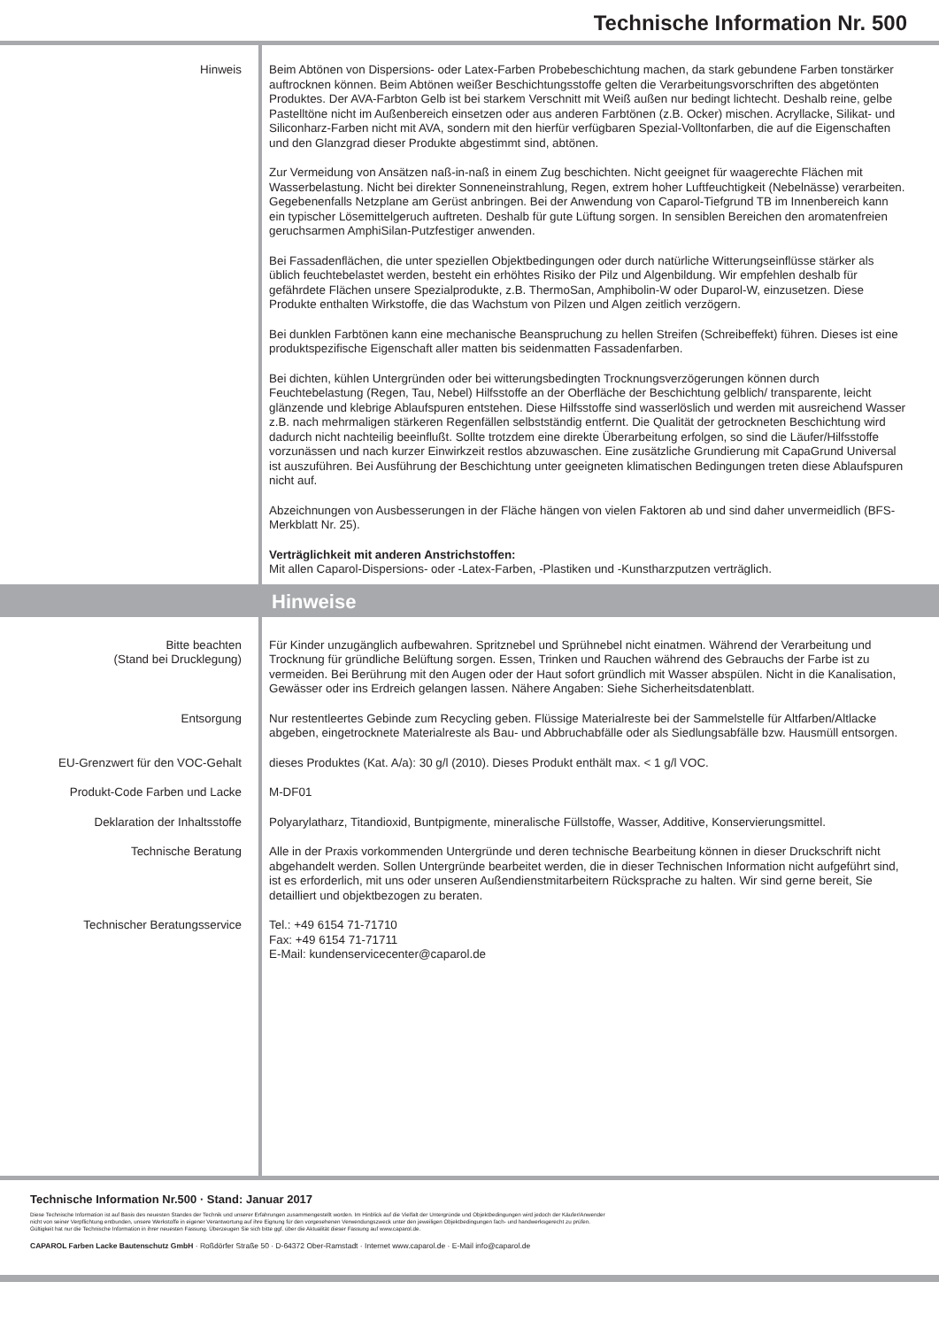Technische Information Nr. 500
Hinweis Beim Abtönen von Dispersions- oder Latex-Farben Probebeschichtung machen, da stark gebundene Farben tonstärker auftrocknen können. Beim Abtönen weißer Beschichtungsstoffe gelten die Verarbeitungsvorschriften des abgetönten Produktes. Der AVA-Farbton Gelb ist bei starkem Verschnitt mit Weiß außen nur bedingt lichtecht. Deshalb reine, gelbe Pastelltöne nicht im Außenbereich einsetzen oder aus anderen Farbtönen (z.B. Ocker) mischen. Acryllacke, Silikat- und Siliconharz-Farben nicht mit AVA, sondern mit den hierfür verfügbaren Spezial-Volltonfarben, die auf die Eigenschaften und den Glanzgrad dieser Produkte abgestimmt sind, abtönen.
Zur Vermeidung von Ansätzen naß-in-naß in einem Zug beschichten. Nicht geeignet für waagerechte Flächen mit Wasserbelastung. Nicht bei direkter Sonneneinstrahlung, Regen, extrem hoher Luftfeuchtigkeit (Nebelnässe) verarbeiten. Gegebenenfalls Netzplane am Gerüst anbringen. Bei der Anwendung von Caparol-Tiefgrund TB im Innenbereich kann ein typischer Lösemittelgeruch auftreten. Deshalb für gute Lüftung sorgen. In sensiblen Bereichen den aromatenfreien geruchsarmen AmphiSilan-Putzfestiger anwenden.
Bei Fassadenflächen, die unter speziellen Objektbedingungen oder durch natürliche Witterungseinflüsse stärker als üblich feuchtebelastet werden, besteht ein erhöhtes Risiko der Pilz und Algenbildung. Wir empfehlen deshalb für gefährdete Flächen unsere Spezialprodukte, z.B. ThermoSan, Amphibolin-W oder Duparol-W, einzusetzen. Diese Produkte enthalten Wirkstoffe, die das Wachstum von Pilzen und Algen zeitlich verzögern.
Bei dunklen Farbtönen kann eine mechanische Beanspruchung zu hellen Streifen (Schreibeffekt) führen. Dieses ist eine produktspezifische Eigenschaft aller matten bis seidenmatten Fassadenfarben.
Bei dichten, kühlen Untergründen oder bei witterungsbedingten Trocknungsverzögerungen können durch Feuchtebelastung (Regen, Tau, Nebel) Hilfsstoffe an der Oberfläche der Beschichtung gelblich/ transparente, leicht glänzende und klebrige Ablaufspuren entstehen. Diese Hilfsstoffe sind wasserlöslich und werden mit ausreichend Wasser z.B. nach mehrmaligen stärkeren Regenfällen selbstständig entfernt. Die Qualität der getrockneten Beschichtung wird dadurch nicht nachteilig beeinflußt. Sollte trotzdem eine direkte Überarbeitung erfolgen, so sind die Läufer/Hilfsstoffe vorzunässen und nach kurzer Einwirkzeit restlos abzuwaschen. Eine zusätzliche Grundierung mit CapaGrund Universal ist auszuführen. Bei Ausführung der Beschichtung unter geeigneten klimatischen Bedingungen treten diese Ablaufspuren nicht auf.
Abzeichnungen von Ausbesserungen in der Fläche hängen von vielen Faktoren ab und sind daher unvermeidlich (BFS-Merkblatt Nr. 25).
Verträglichkeit mit anderen Anstrichstoffen:
Mit allen Caparol-Dispersions- oder -Latex-Farben, -Plastiken und -Kunstharzputzen verträglich.
Hinweise
Bitte beachten
(Stand bei Drucklegung)
Für Kinder unzugänglich aufbewahren. Spritznebel und Sprühnebel nicht einatmen. Während der Verarbeitung und Trocknung für gründliche Belüftung sorgen. Essen, Trinken und Rauchen während des Gebrauchs der Farbe ist zu vermeiden. Bei Berührung mit den Augen oder der Haut sofort gründlich mit Wasser abspülen. Nicht in die Kanalisation, Gewässer oder ins Erdreich gelangen lassen. Nähere Angaben: Siehe Sicherheitsdatenblatt.
Entsorgung Nur restentleertes Gebinde zum Recycling geben. Flüssige Materialreste bei der Sammelstelle für Altfarben/Altlacke abgeben, eingetrocknete Materialreste als Bau- und Abbruchabfälle oder als Siedlungsabfälle bzw. Hausmüll entsorgen.
EU-Grenzwert für den VOC-Gehalt dieses Produktes (Kat. A/a): 30 g/l (2010). Dieses Produkt enthält max. < 1 g/l VOC.
Produkt-Code Farben und Lacke M-DF01
Deklaration der Inhaltsstoffe Polyarylatharz, Titandioxid, Buntpigmente, mineralische Füllstoffe, Wasser, Additive, Konservierungsmittel.
Technische Beratung Alle in der Praxis vorkommenden Untergründe und deren technische Bearbeitung können in dieser Druckschrift nicht abgehandelt werden. Sollen Untergründe bearbeitet werden, die in dieser Technischen Information nicht aufgeführt sind, ist es erforderlich, mit uns oder unseren Außendienstmitarbeitern Rücksprache zu halten. Wir sind gerne bereit, Sie detailliert und objektbezogen zu beraten.
Technischer Beratungsservice Tel.: +49 6154 71-71710
Fax: +49 6154 71-71711
E-Mail: kundenservicecenter@caparol.de
Technische Information Nr.500 · Stand: Januar 2017
Diese Technische Information ist auf Basis des neuesten Standes der Technik und unserer Erfahrungen zusammengestellt worden. Im Hinblick auf die Vielfalt der Untergründe und Objektbedingungen wird jedoch der Käufer/Anwender
nicht von seiner Verpflichtung entbunden, unsere Werkstoffe in eigener Verantwortung auf ihre Eignung für den vorgesehenen Verwendungszweck unter den jeweiligen Objektbedingungen fach- und handwerksgerecht zu prüfen.
Gültigkeit hat nur die Technische Information in ihrer neuesten Fassung. Überzeugen Sie sich bitte ggf. über die Aktualität dieser Fassung auf www.caparol.de.
CAPAROL Farben Lacke Bautenschutz GmbH · Roßdörfer Straße 50 · D-64372 Ober-Ramstadt · Internet www.caparol.de · E-Mail info@caparol.de